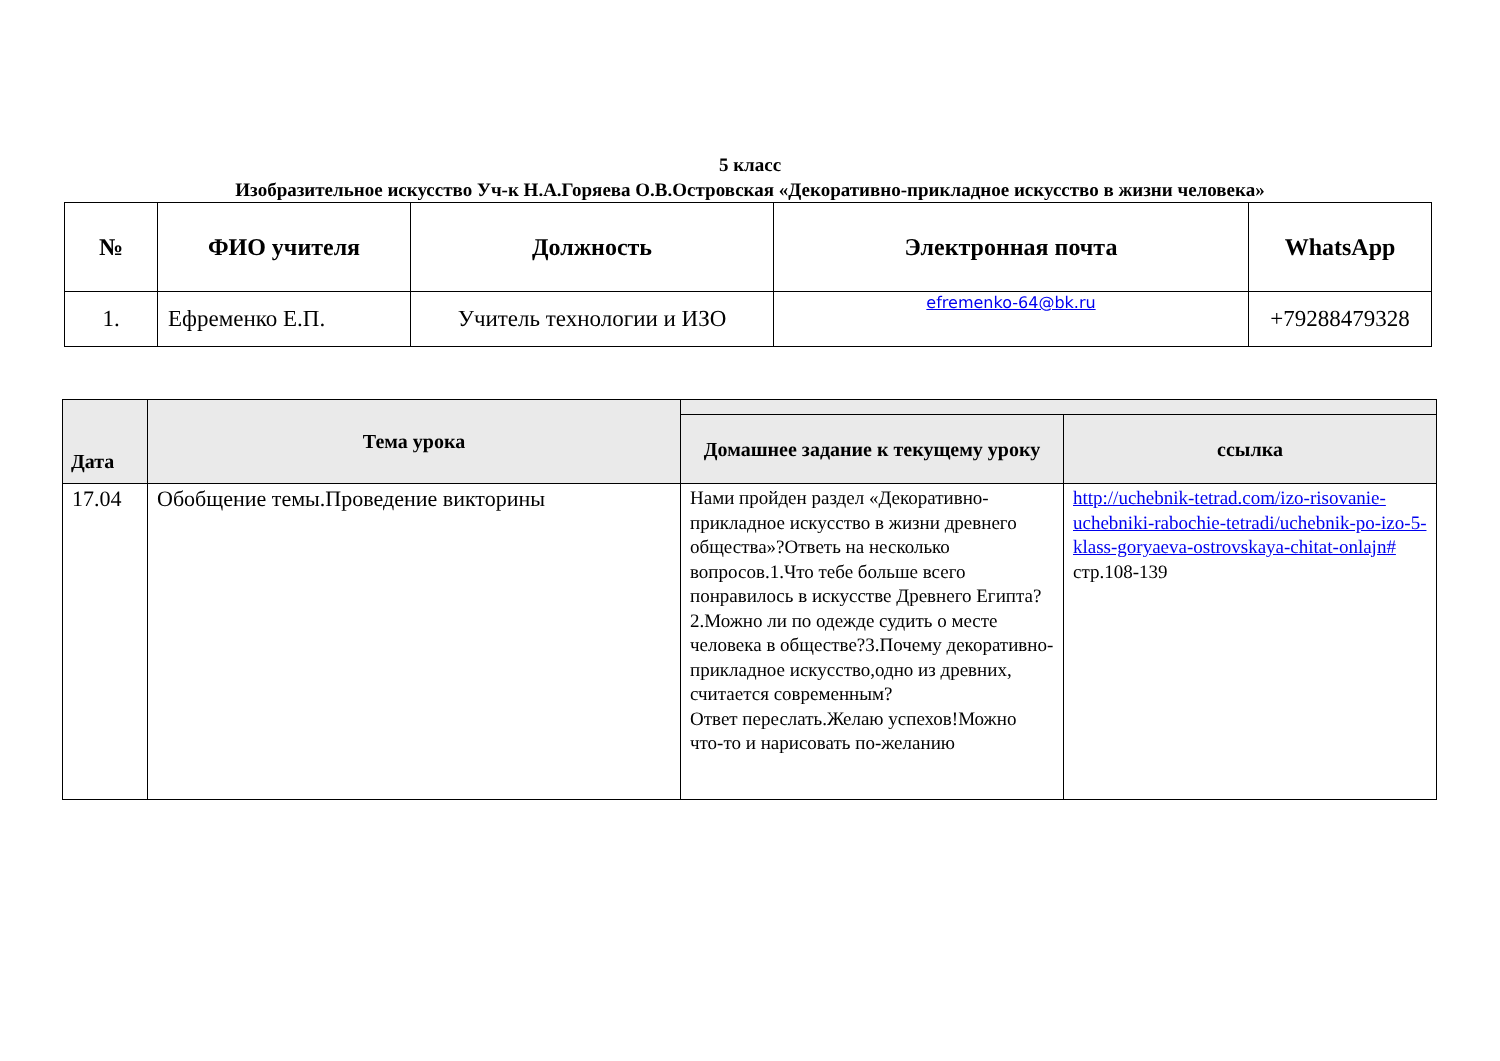5 класс
Изобразительное искусство Уч-к Н.А.Горяева О.В.Островская «Декоративно-прикладное искусство в жизни человека»
| № | ФИО учителя | Должность | Электронная почта | WhatsApp |
| --- | --- | --- | --- | --- |
| 1. | Ефременко Е.П. | Учитель технологии и ИЗО | efremenko-64@bk.ru | +79288479328 |
| Дата | Тема урока | | |
| --- | --- | --- | --- |
| | | Домашнее задание к текущему уроку | ссылка |
| 17.04 | Обобщение темы.Проведение викторины | Нами пройден раздел «Декоративно-прикладное искусство в жизни древнего общества»?Ответь на несколько вопросов.1.Что тебе больше всего понравилось в искусстве Древнего Египта?2.Можно ли по одежде судить о месте человека в обществе?3.Почему декоративно-прикладное искусство,одно из древних, считается современным? Ответ переслать.Желаю успехов!Можно что-то и нарисовать по-желанию | http://uchebnik-tetrad.com/izo-risovanie-uchebniki-rabochie-tetradi/uchebnik-po-izo-5-klass-goryaeva-ostrovskaya-chitat-onlajn# стр.108-139 |